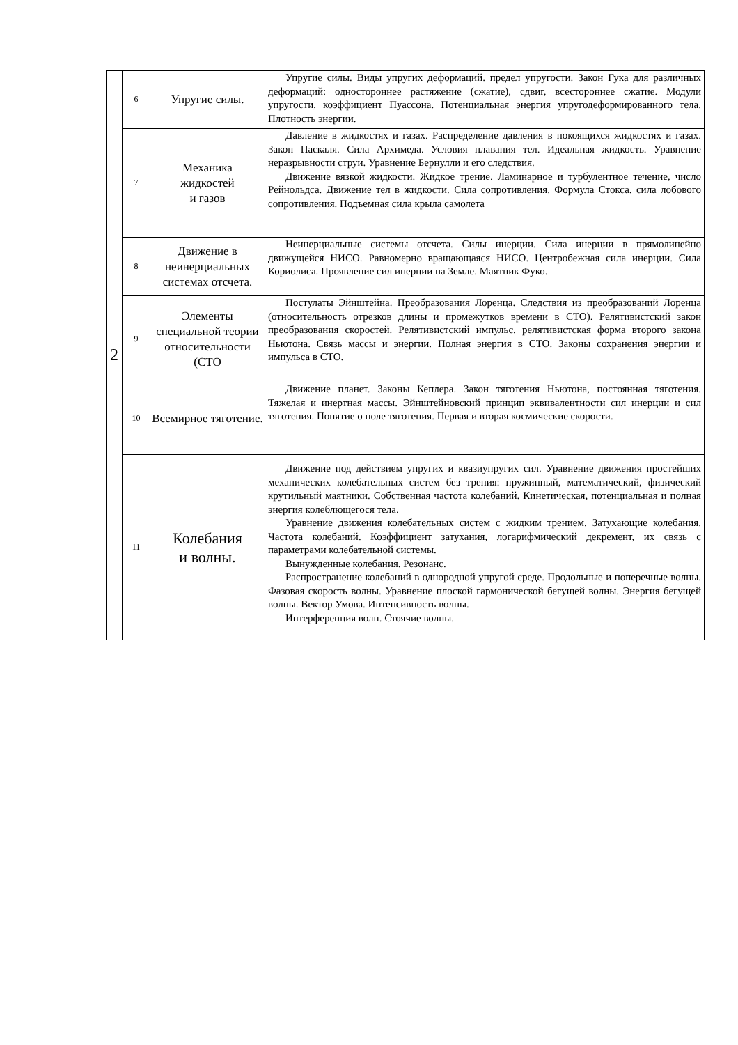| 2 | 6 | Упругие силы. | Упругие силы. Виды упругих деформаций. предел упругости. Закон Гука для различных деформаций: одностороннее растяжение (сжатие), сдвиг, всестороннее сжатие. Модули упругости, коэффициент Пуассона. Потенциальная энергия упругодеформированного тела. Плотность энергии. |
| | 7 | Механика жидкостей и газов | Давление в жидкостях и газах. Распределение давления в покоящихся жидкостях и газах. Закон Паскаля. Сила Архимеда. Условия плавания тел. Идеальная жидкость. Уравнение неразрывности струи. Уравнение Бернулли и его следствия. Движение вязкой жидкости. Жидкое трение. Ламинарное и турбулентное течение, число Рейнольдса. Движение тел в жидкости. Сила сопротивления. Формула Стокса. сила лобового сопротивления. Подъемная сила крыла самолета |
| | 8 | Движение в неинерциальных системах отсчета. | Неинерциальные системы отсчета. Силы инерции. Сила инерции в прямолинейно движущейся НИСО. Равномерно вращающаяся НИСО. Центробежная сила инерции. Сила Кориолиса. Проявление сил инерции на Земле. Маятник Фуко. |
| | 9 | Элементы специальной теории относительности (СТО | Постулаты Эйнштейна. Преобразования Лоренца. Следствия из преобразований Лоренца (относительность отрезков длины и промежутков времени в СТО). Релятивистский закон преобразования скоростей. Релятивистский импульс. релятивистская форма второго закона Ньютона. Связь массы и энергии. Полная энергия в СТО. Законы сохранения энергии и импульса в СТО. |
| | 10 | Всемирное тяготение. | Движение планет. Законы Кеплера. Закон тяготения Ньютона, постоянная тяготения. Тяжелая и инертная массы. Эйнштейновский принцип эквивалентности сил инерции и сил тяготения. Понятие о поле тяготения. Первая и вторая космические скорости. |
| | 11 | Колебания и волны. | Движение под действием упругих и квазиупругих сил. Уравнение движения простейших механических колебательных систем без трения: пружинный, математический, физический крутильный маятники. Собственная частота колебаний. Кинетическая, потенциальная и полная энергия колеблющегося тела. Уравнение движения колебательных систем с жидким трением. Затухающие колебания. Частота колебаний. Коэффициент затухания, логарифмический декремент, их связь с параметрами колебательной системы. Вынужденные колебания. Резонанс. Распространение колебаний в однородной упругой среде. Продольные и поперечные волны. Фазовая скорость волны. Уравнение плоской гармонической бегущей волны. Энергия бегущей волны. Вектор Умова. Интенсивность волны. Интерференция волн. Стоячие волны. |